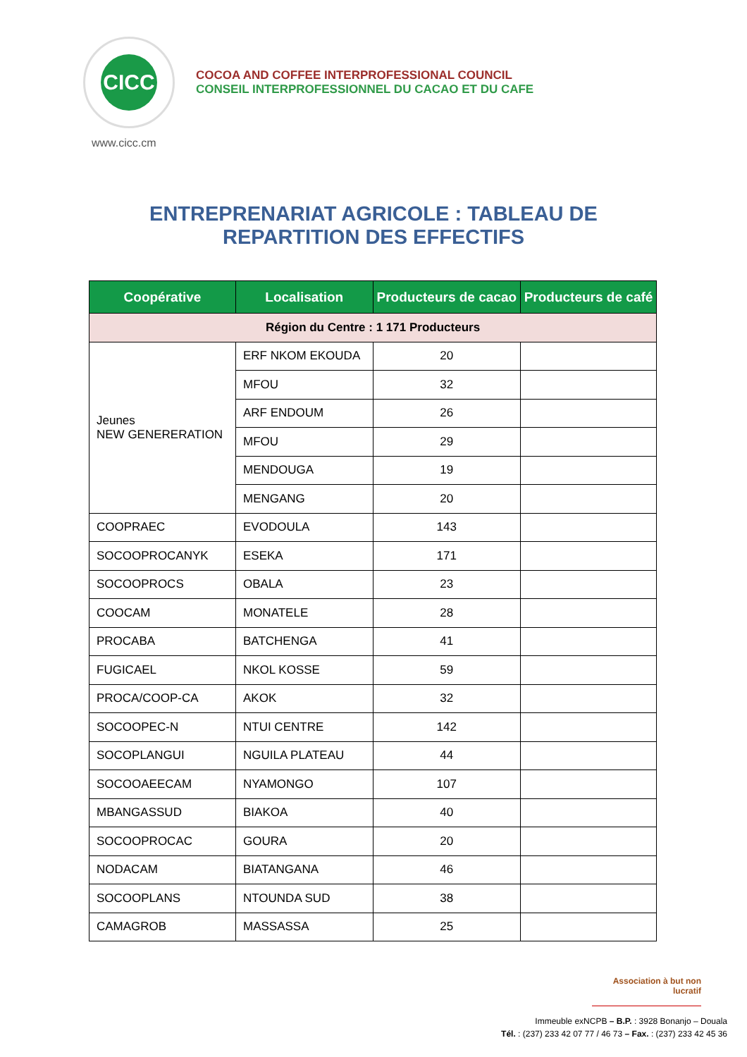CICC
COCOA AND COFFEE INTERPROFESSIONAL COUNCIL
CONSEIL INTERPROFESSIONNEL DU CACAO ET DU CAFE
www.cicc.cm
ENTREPRENARIAT AGRICOLE : TABLEAU DE
REPARTITION DES EFFECTIFS
| Coopérative | Localisation | Producteurs de cacao | Producteurs de café |
| --- | --- | --- | --- |
| Région du Centre : 1 171 Producteurs | | | |
| Jeunes NEW GENERERATION | ERF NKOM EKOUDA | 20 | |
| | MFOU | 32 | |
| | ARF ENDOUM | 26 | |
| | MFOU | 29 | |
| | MENDOUGA | 19 | |
| | MENGANG | 20 | |
| COOPRAEC | EVODOULA | 143 | |
| SOCOOPROCANYK | ESEKA | 171 | |
| SOCOOPROCS | OBALA | 23 | |
| COOCAM | MONATELE | 28 | |
| PROCABA | BATCHENGA | 41 | |
| FUGICAEL | NKOL KOSSE | 59 | |
| PROCA/COOP-CA | AKOK | 32 | |
| SOCOOPEC-N | NTUI CENTRE | 142 | |
| SOCOPLANGUI | NGUILA PLATEAU | 44 | |
| SOCOOAEECAM | NYAMONGO | 107 | |
| MBANGASSUD | BIAKOA | 40 | |
| SOCOOPROCAC | GOURA | 20 | |
| NODACAM | BIATANGANA | 46 | |
| SOCOOPLANS | NTOUNDA SUD | 38 | |
| CAMAGROB | MASSASSA | 25 | |
Association à but non lucratif
Immeuble exNCPB – B.P. : 3928 Bonanjo – Douala
Tél. : (237) 233 42 07 77 / 46 73 – Fax. : (237) 233 42 45 36